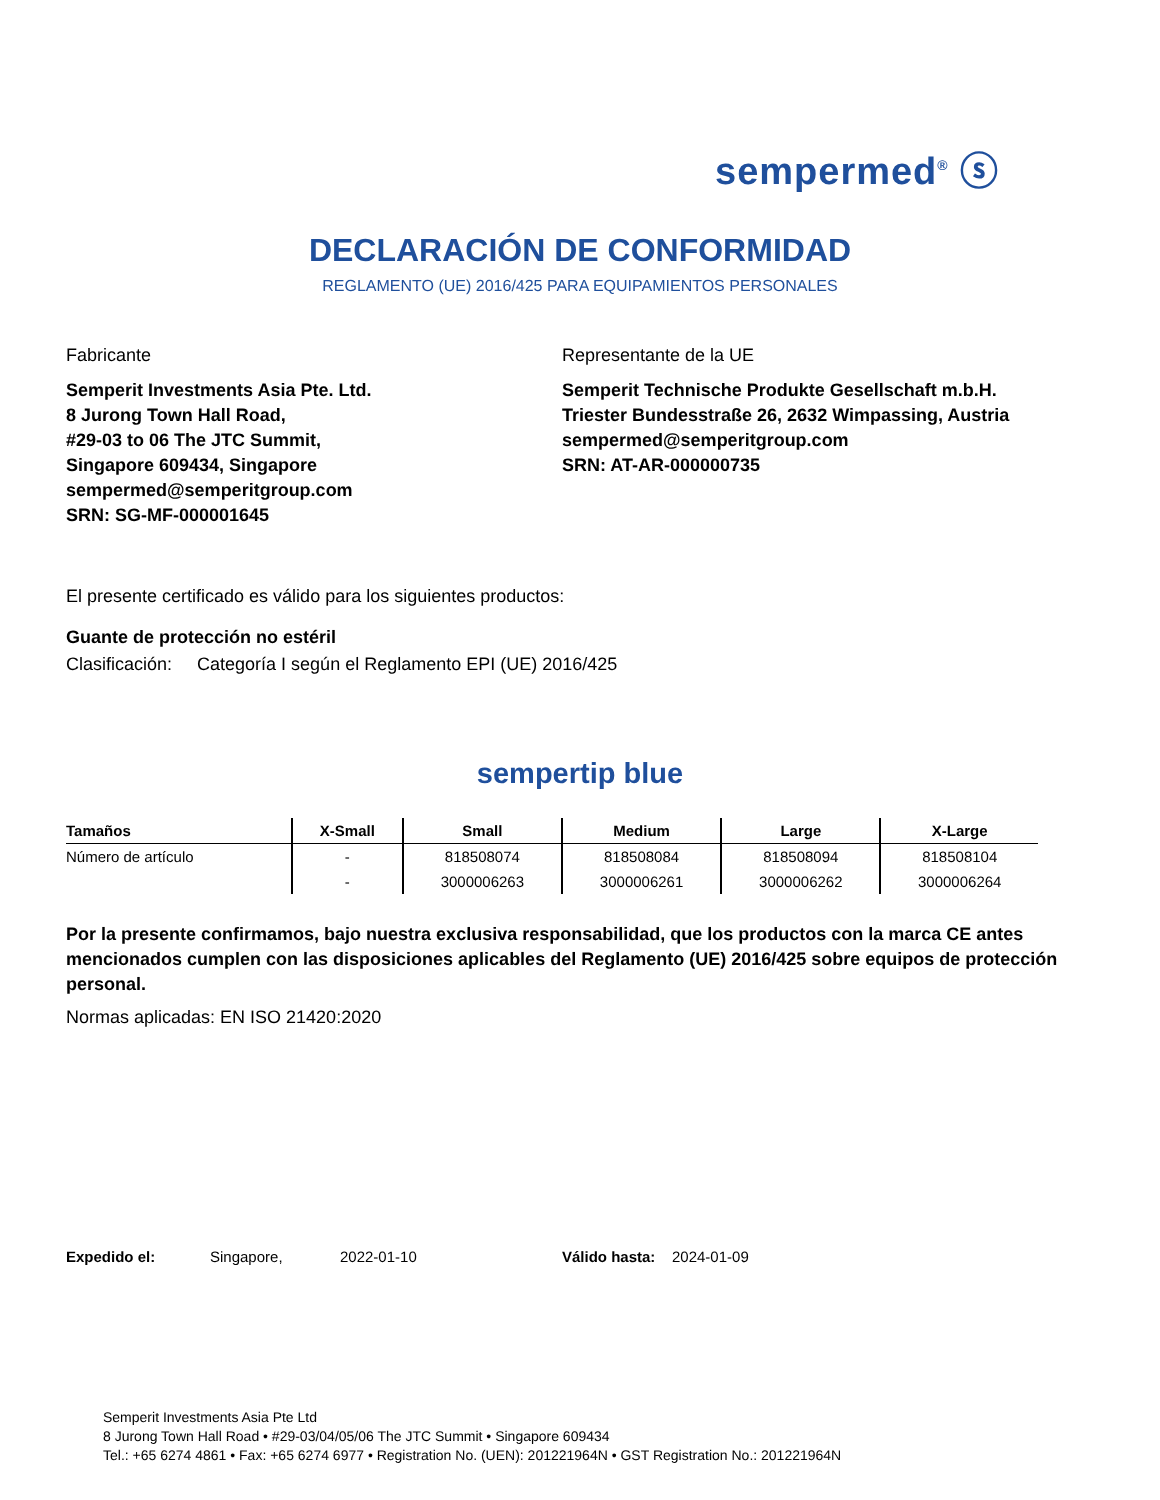sempermed<sup>®</sup> ⓢ
DECLARACIÓN DE CONFORMIDAD
REGLAMENTO (UE) 2016/425 PARA EQUIPAMIENTOS PERSONALES
Fabricante
Semperit Investments Asia Pte. Ltd.
8 Jurong Town Hall Road,
#29-03 to 06 The JTC Summit,
Singapore 609434, Singapore
sempermed@semperitgroup.com
SRN: SG-MF-000001645
Representante de la UE
Semperit Technische Produkte Gesellschaft m.b.H.
Triester Bundesstraße 26, 2632 Wimpassing, Austria
sempermed@semperitgroup.com
SRN: AT-AR-000000735
El presente certificado es válido para los siguientes productos:
Guante de protección no estéril
Clasificación: Categoría I según el Reglamento EPI (UE) 2016/425
sempertip blue
| Tamaños | X-Small | Small | Medium | Large | X-Large |
| --- | --- | --- | --- | --- | --- |
| Número de artículo | - | 818508074 | 818508084 | 818508094 | 818508104 |
| | - | 3000006263 | 3000006261 | 3000006262 | 3000006264 |
Por la presente confirmamos, bajo nuestra exclusiva responsabilidad, que los productos con la marca CE antes mencionados cumplen con las disposiciones aplicables del Reglamento (UE) 2016/425 sobre equipos de protección personal.
Normas aplicadas: EN ISO 21420:2020
Expedido el: Singapore, 2022-01-10 Válido hasta: 2024-01-09
Semperit Investments Asia Pte Ltd
8 Jurong Town Hall Road • #29-03/04/05/06 The JTC Summit • Singapore 609434
Tel.: +65 6274 4861 • Fax: +65 6274 6977 • Registration No. (UEN): 201221964N • GST Registration No.: 201221964N